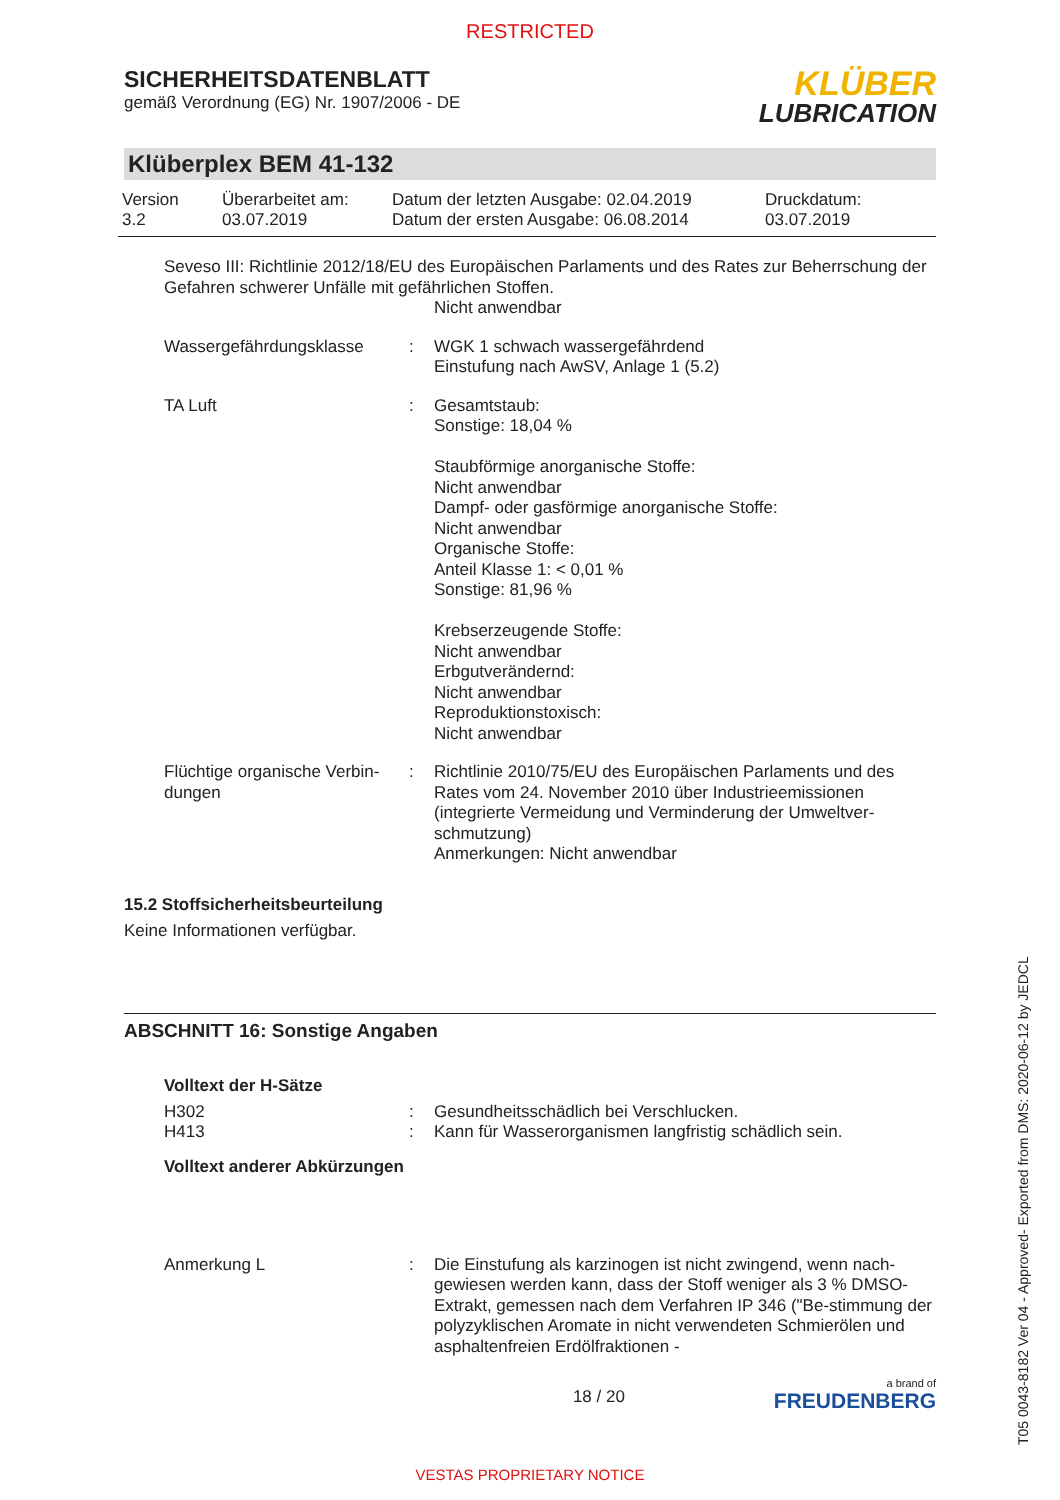RESTRICTED
SICHERHEITSDATENBLATT
gemäß Verordnung (EG) Nr. 1907/2006 - DE
KLÜBER
LUBRICATION
Klüberplex BEM 41-132
Version
3.2
Überarbeitet am:
03.07.2019
Datum der letzten Ausgabe: 02.04.2019
Datum der ersten Ausgabe: 06.08.2014
Druckdatum:
03.07.2019
Seveso III: Richtlinie 2012/18/EU des Europäischen Parlaments und des Rates zur Beherrschung der Gefahren schwerer Unfälle mit gefährlichen Stoffen.
Nicht anwendbar
Wassergefährdungsklasse : WGK 1 schwach wassergefährdend
Einstufung nach AwSV, Anlage 1 (5.2)
TA Luft : Gesamtstaub:
Sonstige: 18,04 %
Staubförmige anorganische Stoffe:
Nicht anwendbar
Dampf- oder gasförmige anorganische Stoffe:
Nicht anwendbar
Organische Stoffe:
Anteil Klasse 1: < 0,01 %
Sonstige: 81,96 %
Krebserzeugende Stoffe:
Nicht anwendbar
Erbgutverändernd:
Nicht anwendbar
Reproduktionstoxisch:
Nicht anwendbar
Flüchtige organische Verbin-
dungen
: Richtlinie 2010/75/EU des Europäischen Parlaments und des Rates vom 24. November 2010 über Industrieemissionen (integrierte Vermeidung und Verminderung der Umweltver-schmutzung)
Anmerkungen: Nicht anwendbar
15.2 Stoffsicherheitsbeurteilung
Keine Informationen verfügbar.
ABSCHNITT 16: Sonstige Angaben
Volltext der H-Sätze
H302
H413
:
:
Gesundheitsschädlich bei Verschlucken.
Kann für Wasserorganismen langfristig schädlich sein.
Volltext anderer Abkürzungen
Anmerkung L : Die Einstufung als karzinogen ist nicht zwingend, wenn nach-gewiesen werden kann, dass der Stoff weniger als 3 % DMSO-Extrakt, gemessen nach dem Verfahren IP 346 ("Be-stimmung der polyzyklischen Aromate in nicht verwendeten Schmierölen und asphaltenfreien Erdölfraktionen -
18 / 20
a brand of
FREUDENBERG
T05 0043-8182 Ver 04 - Approved- Exported from DMS: 2020-06-12 by JEDCL
VESTAS PROPRIETARY NOTICE